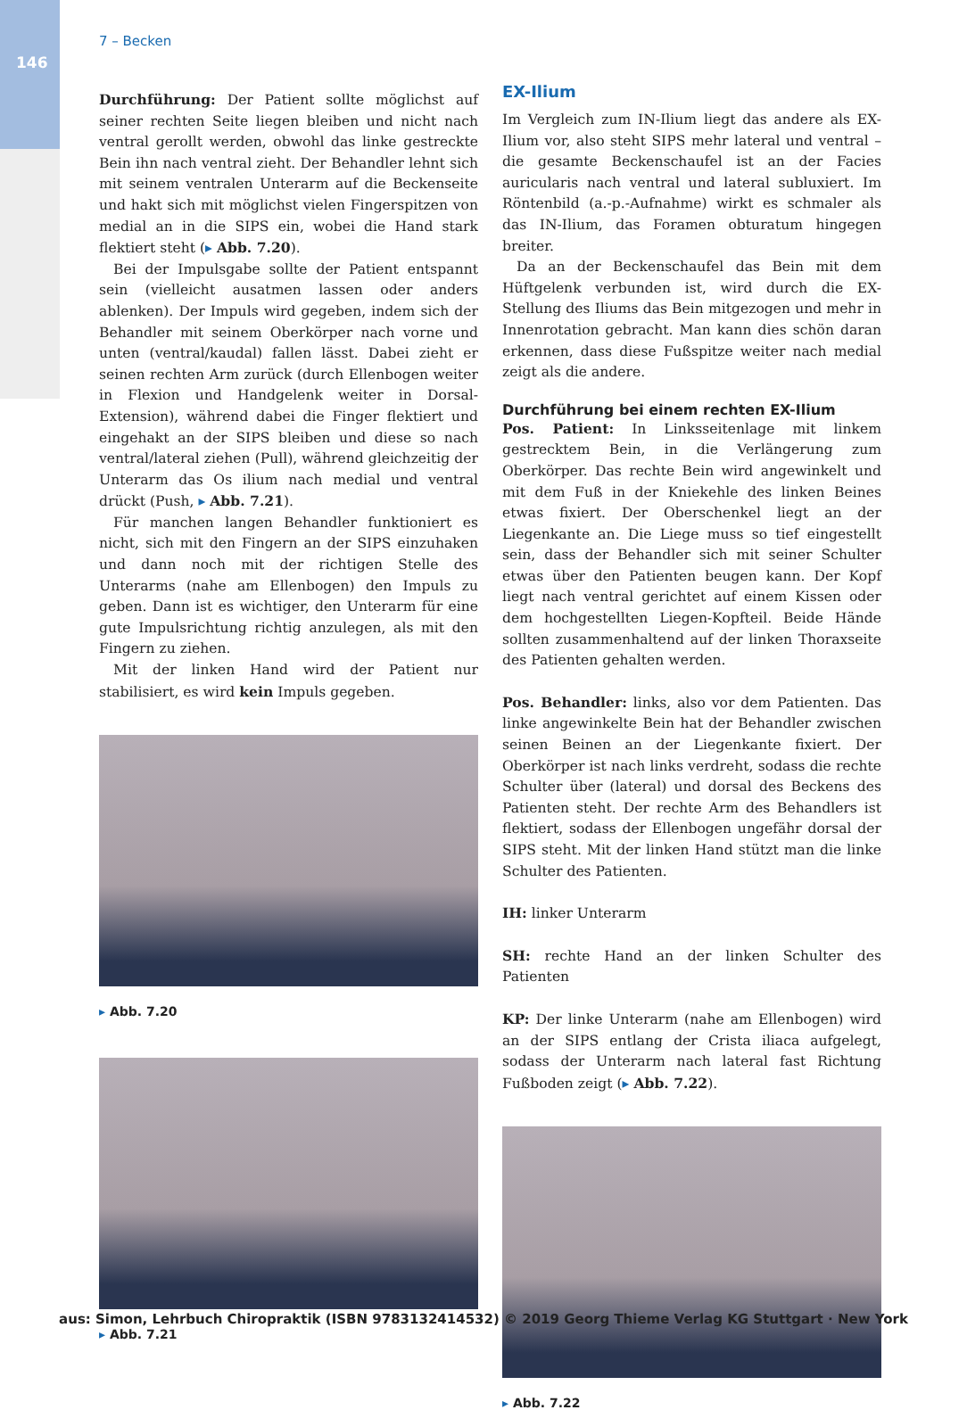146
7 – Becken
Durchführung: Der Patient sollte möglichst auf seiner rechten Seite liegen bleiben und nicht nach ventral gerollt werden, obwohl das linke gestreckte Bein ihn nach ventral zieht. Der Behandler lehnt sich mit seinem ventralen Unterarm auf die Beckenseite und hakt sich mit möglichst vielen Fingerspitzen von medial an in die SIPS ein, wobei die Hand stark flektiert steht (▸ Abb. 7.20).
Bei der Impulsgabe sollte der Patient entspannt sein (vielleicht ausatmen lassen oder anders ablenken). Der Impuls wird gegeben, indem sich der Behandler mit seinem Oberkörper nach vorne und unten (ventral/kaudal) fallen lässt. Dabei zieht er seinen rechten Arm zurück (durch Ellenbogen weiter in Flexion und Handgelenk weiter in Dorsal-Extension), während dabei die Finger flektiert und eingehakt an der SIPS bleiben und diese so nach ventral/lateral ziehen (Pull), während gleichzeitig der Unterarm das Os ilium nach medial und ventral drückt (Push, ▸ Abb. 7.21).
Für manchen langen Behandler funktioniert es nicht, sich mit den Fingern an der SIPS einzuhaken und dann noch mit der richtigen Stelle des Unterarms (nahe am Ellenbogen) den Impuls zu geben. Dann ist es wichtiger, den Unterarm für eine gute Impulsrichtung richtig anzulegen, als mit den Fingern zu ziehen.
Mit der linken Hand wird der Patient nur stabilisiert, es wird kein Impuls gegeben.
▸ Abb. 7.20
▸ Abb. 7.21
EX-Ilium
Im Vergleich zum IN-Ilium liegt das andere als EX-Ilium vor, also steht SIPS mehr lateral und ventral – die gesamte Beckenschaufel ist an der Facies auricularis nach ventral und lateral subluxiert. Im Röntenbild (a.-p.-Aufnahme) wirkt es schmaler als das IN-Ilium, das Foramen obturatum hingegen breiter.
Da an der Beckenschaufel das Bein mit dem Hüftgelenk verbunden ist, wird durch die EX-Stellung des Iliums das Bein mitgezogen und mehr in Innenrotation gebracht. Man kann dies schön daran erkennen, dass diese Fußspitze weiter nach medial zeigt als die andere.
Durchführung bei einem rechten EX-Ilium
Pos. Patient: In Linksseitenlage mit linkem gestrecktem Bein, in die Verlängerung zum Oberkörper. Das rechte Bein wird angewinkelt und mit dem Fuß in der Kniekehle des linken Beines etwas fixiert. Der Oberschenkel liegt an der Liegenkante an. Die Liege muss so tief eingestellt sein, dass der Behandler sich mit seiner Schulter etwas über den Patienten beugen kann. Der Kopf liegt nach ventral gerichtet auf einem Kissen oder dem hochgestellten Liegen-Kopfteil. Beide Hände sollten zusammenhaltend auf der linken Thoraxseite des Patienten gehalten werden.
Pos. Behandler: links, also vor dem Patienten. Das linke angewinkelte Bein hat der Behandler zwischen seinen Beinen an der Liegenkante fixiert. Der Oberkörper ist nach links verdreht, sodass die rechte Schulter über (lateral) und dorsal des Beckens des Patienten steht. Der rechte Arm des Behandlers ist flektiert, sodass der Ellenbogen ungefähr dorsal der SIPS steht. Mit der linken Hand stützt man die linke Schulter des Patienten.
IH: linker Unterarm
SH: rechte Hand an der linken Schulter des Patienten
KP: Der linke Unterarm (nahe am Ellenbogen) wird an der SIPS entlang der Crista iliaca aufgelegt, sodass der Unterarm nach lateral fast Richtung Fußboden zeigt (▸ Abb. 7.22).
▸ Abb. 7.22
aus: Simon, Lehrbuch Chiropraktik (ISBN 9783132414532) © 2019 Georg Thieme Verlag KG Stuttgart · New York